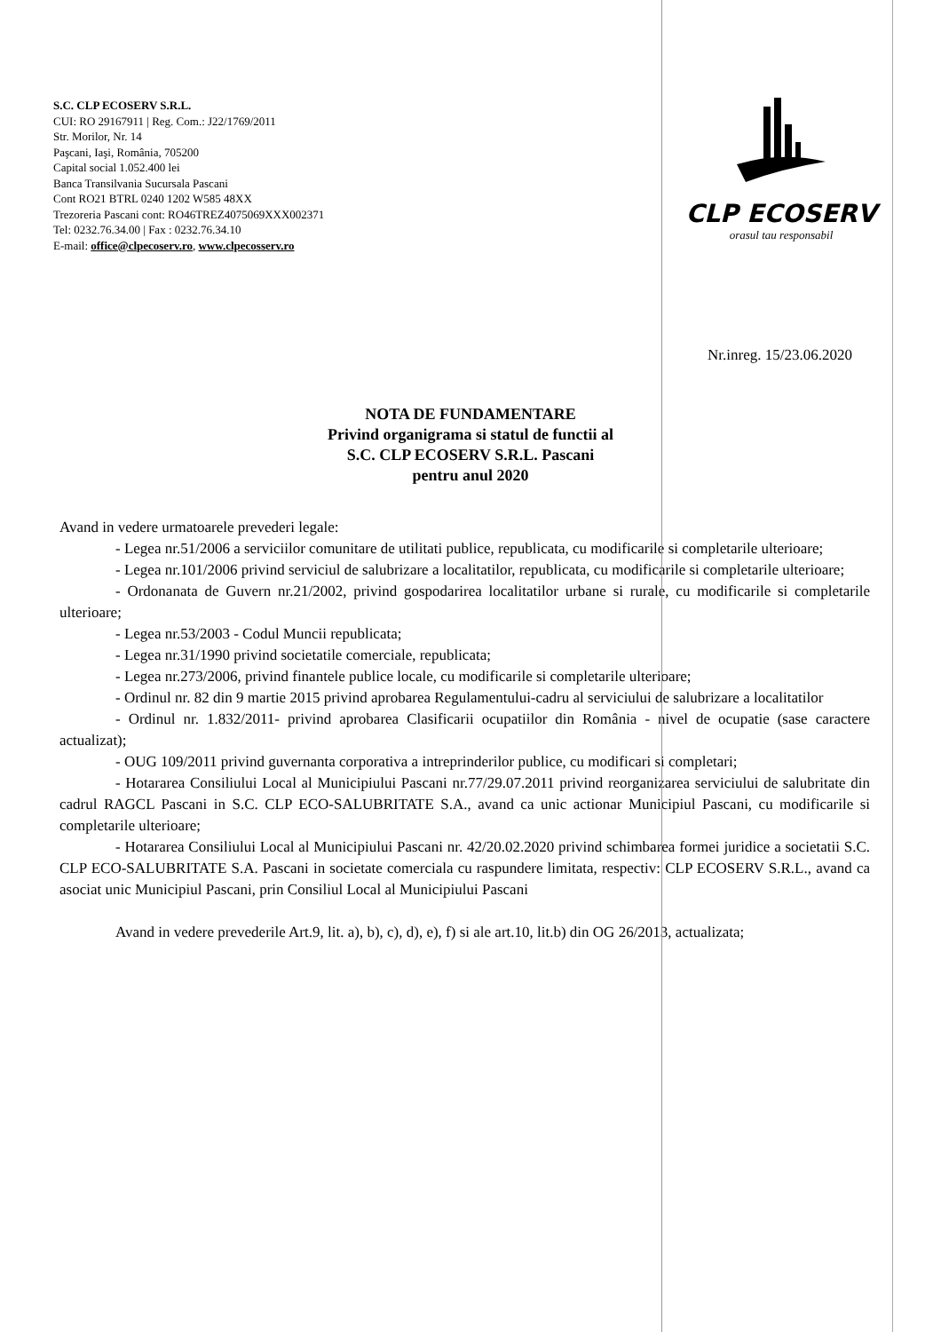S.C. CLP ECOSERV S.R.L.
CUI: RO 29167911 | Reg. Com.: J22/1769/2011
Str. Morilor, Nr. 14
Paşcani, Iaşi, România, 705200
Capital social 1.052.400 lei
Banca Transilvania Sucursala Pascani
Cont RO21 BTRL 0240 1202 W585 48XX
Trezoreria Pascani cont: RO46TREZ4075069XXX002371
Tel: 0232.76.34.00 | Fax : 0232.76.34.10
E-mail: office@clpecoserv.ro, www.clpecosserv.ro
CLP ECOSERV
orasul tau responsabil
Nr.inreg. 15/23.06.2020
NOTA DE FUNDAMENTARE
Privind organigrama si statul de functii al
S.C. CLP ECOSERV S.R.L. Pascani
pentru anul 2020
Avand in vedere urmatoarele prevederi legale:
- Legea nr.51/2006 a serviciilor comunitare de utilitati publice, republicata, cu modificarile si completarile ulterioare;
- Legea nr.101/2006 privind serviciul de salubrizare a localitatilor, republicata, cu modificarile si completarile ulterioare;
- Ordonanata de Guvern nr.21/2002, privind gospodarirea localitatilor urbane si rurale, cu modificarile si completarile ulterioare;
- Legea nr.53/2003 - Codul Muncii republicata;
- Legea nr.31/1990 privind societatile comerciale, republicata;
- Legea nr.273/2006, privind finantele publice locale, cu modificarile si completarile ulterioare;
- Ordinul nr. 82 din 9 martie 2015 privind aprobarea Regulamentului-cadru al serviciului de salubrizare a localitatilor
- Ordinul nr. 1.832/2011- privind aprobarea Clasificarii ocupatiilor din România - nivel de ocupatie (sase caractere actualizat);
- OUG 109/2011 privind guvernanta corporativa a intreprinderilor publice, cu modificari si completari;
- Hotararea Consiliului Local al Municipiului Pascani nr.77/29.07.2011 privind reorganizarea serviciului de salubritate din cadrul RAGCL Pascani in S.C. CLP ECO-SALUBRITATE S.A., avand ca unic actionar Municipiul Pascani, cu modificarile si completarile ulterioare;
- Hotararea Consiliului Local al Municipiului Pascani nr. 42/20.02.2020 privind schimbarea formei juridice a societatii S.C. CLP ECO-SALUBRITATE S.A. Pascani in societate comerciala cu raspundere limitata, respectiv: CLP ECOSERV S.R.L., avand ca asociat unic Municipiul Pascani, prin Consiliul Local al Municipiului Pascani
Avand in vedere prevederile Art.9, lit. a), b), c), d), e), f) si ale art.10, lit.b) din OG 26/2013, actualizata;